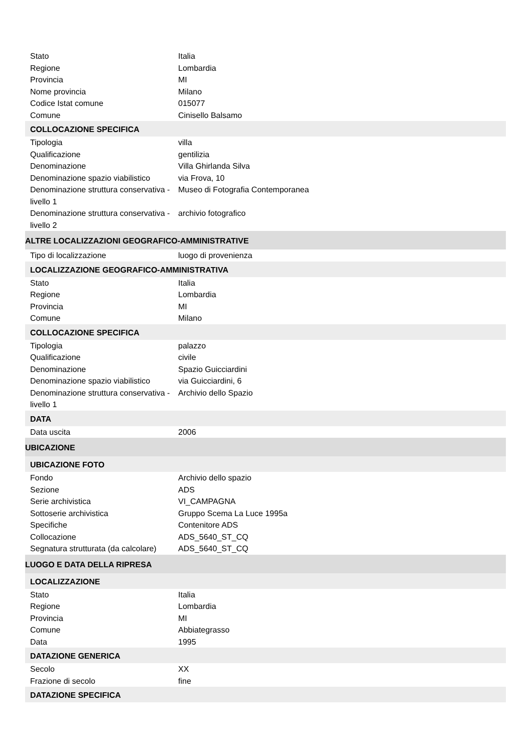| Stato | Italia |
| Regione | Lombardia |
| Provincia | MI |
| Nome provincia | Milano |
| Codice Istat comune | 015077 |
| Comune | Cinisello Balsamo |
| COLLOCAZIONE SPECIFICA | |
| Tipologia | villa |
| Qualificazione | gentilizia |
| Denominazione | Villa Ghirlanda Silva |
| Denominazione spazio viabilistico | via Frova, 10 |
| Denominazione struttura conservativa - livello 1 | Museo di Fotografia Contemporanea |
| Denominazione struttura conservativa - livello 2 | archivio fotografico |
| ALTRE LOCALIZZAZIONI GEOGRAFICO-AMMINISTRATIVE | |
| Tipo di localizzazione | luogo di provenienza |
| LOCALIZZAZIONE GEOGRAFICO-AMMINISTRATIVA | |
| Stato | Italia |
| Regione | Lombardia |
| Provincia | MI |
| Comune | Milano |
| COLLOCAZIONE SPECIFICA | |
| Tipologia | palazzo |
| Qualificazione | civile |
| Denominazione | Spazio Guicciardini |
| Denominazione spazio viabilistico | via Guicciardini, 6 |
| Denominazione struttura conservativa - livello 1 | Archivio dello Spazio |
| DATA | |
| Data uscita | 2006 |
| UBICAZIONE | |
| UBICAZIONE FOTO | |
| Fondo | Archivio dello spazio |
| Sezione | ADS |
| Serie archivistica | VI_CAMPAGNA |
| Sottoserie archivistica | Gruppo Scema La Luce 1995a |
| Specifiche | Contenitore ADS |
| Collocazione | ADS_5640_ST_CQ |
| Segnatura strutturata (da calcolare) | ADS_5640_ST_CQ |
| LUOGO E DATA DELLA RIPRESA | |
| LOCALIZZAZIONE | |
| Stato | Italia |
| Regione | Lombardia |
| Provincia | MI |
| Comune | Abbiategrasso |
| Data | 1995 |
| DATAZIONE GENERICA | |
| Secolo | XX |
| Frazione di secolo | fine |
| DATAZIONE SPECIFICA | |